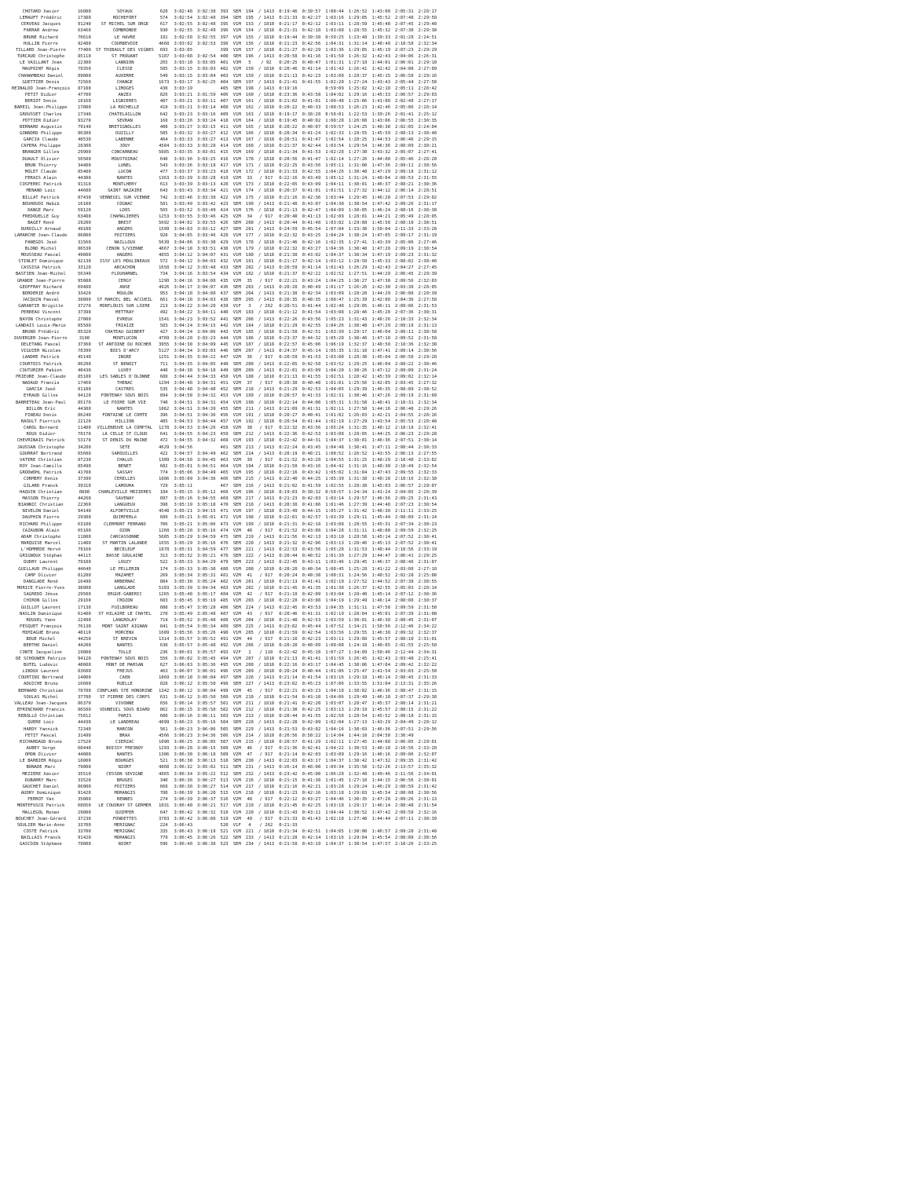| CHOTARD Xavier | 16800 | SOYAUX | 620 | 3:02:48 | 3:02:38 | 393 | SEM | 194 | / 1413 | 0:19:46 | 0:39:57 | 1:00:44 | 1:26:52 | 1:43:08 | 2:05:31 | 2:28:17 |
| LEMAUFT Frédéric | 17300 | ROCHEFORT | 574 | 3:02:54 | 3:02:48 | 394 | SEM | 195 | / 1413 | 0:21:33 | 0:42:27 | 1:03:16 | 1:29:05 | 1:45:52 | 2:07:40 | 2:29:58 |
| CERVEAU Jacques | 91240 | ST MICHEL SUR ORGE | 617 | 3:02:55 | 3:02:48 | 395 | V1M | 153 | / 1810 | 0:21:17 | 0:42:12 | 1:03:11 | 1:28:59 | 1:45:40 | 2:07:45 | 2:29:40 |
| FARRAR Andrew | 63460 | COMBRONDE | 930 | 3:02:55 | 3:02:49 | 396 | V1M | 154 | / 1810 | 0:21:31 | 0:42:18 | 1:03:08 | 1:28:55 | 1:45:32 | 2:07:30 | 2:29:30 |
| BRUNE Richard | 76610 | LE HAVRE | 191 | 3:02:58 | 3:02:55 | 397 | V1M | 155 | / 1810 | 0:19:44 | 0:39:38 | 0:59:25 | 1:23:48 | 1:39:33 | 2:01:28 | 2:24:51 |
| HULLIN Pierre | 92400 | COURBEVOIE | 4668 | 3:03:02 | 3:02:53 | 398 | V1M | 156 | / 1810 | 0:21:23 | 0:42:56 | 1:04:31 | 1:31:14 | 1:48:48 | 2:10:58 | 2:32:34 |
| TILLARD Jean-Pierre | 77400 | ST THIBAULT DES VIGNES | 693 | 3:03:05 | | 399 | V1M | 157 | / 1810 | 0:21:27 | 0:42:29 | 1:03:36 | 1:29:05 | 1:45:19 | 2:07:23 | 2:29:29 |
| TURCAUD Christophe | 85110 | ST PROUANT | 5187 | 3:03:08 | 3:02:54 | 400 | SEM | 196 | / 1413 | 0:20:58 | 0:41:16 | 1:01:50 | 1:26:32 | 1:42:43 | 2:04:06 | 2:26:31 |
| LE VAILLANT Jean | 22300 | LANNION | 265 | 3:03:10 | 3:03:05 | 401 | V3M | 5 | / 92 | 0:20:25 | 0:40:47 | 1:01:31 | 1:27:18 | 1:44:01 | 2:06:01 | 2:29:10 |
| MAUPOINT Régis | 79350 | CLESSE | 585 | 3:03:15 | 3:03:03 | 402 | V1M | 158 | / 1810 | 0:20:46 | 0:41:14 | 1:01:43 | 1:26:41 | 1:42:42 | 2:04:00 | 2:27:09 |
| CHANAMBEAU Daniel | 89000 | AUXERRE | 549 | 3:03:15 | 3:03:04 | 403 | V1M | 159 | / 1810 | 0:21:13 | 0:42:23 | 1:03:08 | 1:28:37 | 1:45:15 | 2:06:58 | 2:29:16 |
| GUETTIER Denis | 72560 | CHANGE | 1673 | 3:03:17 | 3:02:25 | 404 | SEM | 197 | / 1413 | 0:21:41 | 0:41:55 | 1:02:20 | 1:27:24 | 1:43:43 | 2:05:44 | 2:27:50 |
| REINALDO Jean-François | 87100 | LIMOGES | 430 | 3:03:19 | | 405 | SEM | 198 | / 1413 | 0:19:16 | | 0:59:09 | 1:25:02 | 1:42:18 | 2:05:11 | 2:28:42 |
| PETIT Didier | 47700 | ANZEX | 826 | 3:03:21 | 3:01:59 | 406 | V1M | 160 | / 1810 | 0:23:36 | 0:43:50 | 1:04:02 | 1:29:16 | 1:45:33 | 2:06:57 | 2:29:03 |
| BERIOT Denis | 18160 | LIGNIERES | 407 | 3:03:21 | 3:03:11 | 407 | V1M | 161 | / 1810 | 0:21:02 | 0:41:01 | 1:00:48 | 1:25:06 | 1:41:08 | 2:02:48 | 2:27:17 |
| BAREIL Jean-Philippe | 17000 | LA ROCHELLE | 418 | 3:03:21 | 3:03:14 | 408 | V1M | 162 | / 1810 | 0:20:22 | 0:40:33 | 1:00:53 | 1:26:23 | 1:42:46 | 2:05:06 | 2:28:14 |
| GROUSSET Charles | 17340 | CHATELAILLON | 642 | 3:03:23 | 3:03:16 | 409 | V1M | 163 | / 1810 | 0:19:17 | 0:38:28 | 0:58:01 | 1:22:53 | 1:39:26 | 2:01:41 | 2:25:12 |
| POTTIER Didier | 93270 | SEVRAN | 168 | 3:03:26 | 3:03:24 | 410 | V1M | 164 | / 1810 | 0:19:45 | 0:40:02 | 1:00:28 | 1:26:08 | 1:43:06 | 2:06:55 | 2:30:35 |
| BERNARD Augustin | 79140 | BRETIGNOLLES | 400 | 3:03:27 | 3:03:15 | 411 | V1M | 165 | / 1810 | 0:20:22 | 0:40:07 | 0:59:57 | 1:24:25 | 1:40:30 | 2:02:05 | 2:24:04 |
| GONNORD Philippe | 86380 | OUZILLY | 505 | 3:03:32 | 3:03:27 | 412 | V1M | 166 | / 1810 | 0:20:34 | 0:41:24 | 1:02:33 | 1:28:55 | 1:45:59 | 2:08:13 | 2:30:40 |
| GARCIA Claude | 40530 | LABENNE | 464 | 3:03:33 | 3:03:27 | 413 | V1M | 167 | / 1810 | 0:20:51 | 0:41:47 | 1:02:54 | 1:28:25 | 1:44:53 | 2:06:46 | 2:29:15 |
| CAPERA Philippe | 28300 | JOUY | 4504 | 3:03:33 | 3:03:28 | 414 | V1M | 168 | / 1810 | 0:21:37 | 0:42:44 | 1:03:54 | 1:29:54 | 1:46:36 | 2:08:09 | 2:30:21 |
| BRANGER Gilles | 29900 | CONCARNEAU | 5085 | 3:03:35 | 3:03:01 | 415 | V1M | 169 | / 1810 | 0:21:34 | 0:41:53 | 1:02:28 | 1:27:30 | 1:43:32 | 2:05:07 | 2:27:41 |
| DUAULT Olivier | 56500 | MOUSTOIRAC | 640 | 3:03:36 | 3:03:25 | 416 | V1M | 170 | / 1810 | 0:20:56 | 0:41:47 | 1:02:14 | 1:27:26 | 1:44:00 | 2:05:46 | 2:28:20 |
| BRUN Thierry | 34400 | LUNEL | 543 | 3:03:36 | 3:03:18 | 417 | V1M | 171 | / 1810 | 0:22:25 | 0:43:56 | 1:05:11 | 1:31:00 | 1:47:36 | 2:09:11 | 2:30:56 |
| MOLET Claude | 85400 | LUCON | 477 | 3:03:37 | 3:03:23 | 418 | V1M | 172 | / 1810 | 0:21:33 | 0:42:55 | 1:04:26 | 1:30:40 | 1:47:29 | 2:09:18 | 2:31:12 |
| PERAIS Alain | 44300 | NANTES | 1363 | 3:03:39 | 3:03:28 | 419 | V2M | 33 | / 917 | 0:22:16 | 0:43:49 | 1:05:12 | 1:31:24 | 1:48:04 | 2:09:53 | 2:31:55 |
| COSPEREC Patrick | 91310 | MONTLHERY | 613 | 3:03:39 | 3:03:13 | 420 | V1M | 173 | / 1810 | 0:22:05 | 0:43:09 | 1:04:11 | 1:30:01 | 1:46:37 | 2:08:21 | 2:30:36 |
| MENAND Loic | 44600 | SAINT NAZAIRE | 643 | 3:03:43 | 3:03:34 | 421 | V1M | 174 | / 1810 | 0:20:37 | 0:41:01 | 1:01:51 | 1:27:32 | 1:44:12 | 2:06:14 | 2:28:51 |
| BILLAT Patrick | 87430 | VERNEUIL SUR VIENNE | 742 | 3:03:46 | 3:03:39 | 422 | V1M | 175 | / 1810 | 0:21:16 | 0:42:36 | 1:03:44 | 1:29:45 | 1:46:20 | 2:07:53 | 2:29:02 |
| BOUHOUDI Habib | 16100 | COGNAC | 581 | 3:03:49 | 3:03:42 | 423 | SEM | 199 | / 1413 | 0:21:48 | 0:43:07 | 1:04:30 | 1:30:54 | 1:47:42 | 2:09:26 | 2:31:17 |
| DANGE Marc | 59120 | LOOS | 565 | 3:03:52 | 3:03:49 | 424 | V1M | 176 | / 1810 | 0:21:13 | 0:42:47 | 1:04:09 | 1:30:05 | 1:46:24 | 2:08:16 | 2:30:30 |
| FREDOUELLE Guy | 63400 | CHAMALIERES | 1253 | 3:03:55 | 3:03:46 | 425 | V2M | 34 | / 917 | 0:20:40 | 0:41:13 | 1:02:09 | 1:28:01 | 1:44:21 | 2:05:49 | 2:28:05 |
| BAGET René | 29200 | BREST | 5692 | 3:04:02 | 3:03:55 | 426 | SEM | 200 | / 1413 | 0:20:44 | 0:41:48 | 1:03:02 | 1:29:08 | 1:45:58 | 2:08:10 | 2:30:51 |
| DUROILLY Arnaud | 49100 | ANGERS | 1599 | 3:04:03 | 3:03:12 | 427 | SEM | 201 | / 1413 | 0:24:59 | 0:45:54 | 1:07:04 | 1:33:30 | 1:50:04 | 2:11:33 | 2:33:20 |
| LAMARCHE Jean-Claude | 86000 | POITIERS | 920 | 3:04:05 | 3:03:46 | 428 | V1M | 177 | / 1810 | 0:22:32 | 0:43:25 | 1:04:24 | 1:30:24 | 1:47:05 | 2:09:17 | 2:31:19 |
| PANEGOS José | 31560 | NAILLOUX | 5639 | 3:04:06 | 3:03:30 | 429 | V1M | 178 | / 1810 | 0:21:46 | 0:42:16 | 1:02:35 | 1:27:41 | 1:43:39 | 2:05:06 | 2:27:46 |
| BLOND Michel | 86530 | CENON S/VIENNE | 4667 | 3:04:10 | 3:03:51 | 430 | V1M | 179 | / 1810 | 0:22:32 | 0:43:27 | 1:04:36 | 1:30:40 | 1:47:28 | 2:09:19 | 2:30:54 |
| MOUSSEAU Pascal | 49000 | ANGERS | 4855 | 3:04:12 | 3:04:07 | 431 | V1M | 180 | / 1810 | 0:21:38 | 0:43:02 | 1:04:37 | 1:30:34 | 1:47:19 | 2:09:23 | 2:31:32 |
| STINLET Dominique | 92130 | ISSY LES MOULINEAUX | 572 | 3:04:12 | 3:04:03 | 432 | V1M | 181 | / 1810 | 0:21:17 | 0:42:14 | 1:03:12 | 1:28:58 | 1:45:33 | 2:08:02 | 2:30:40 |
| CASSISA Patrick | 33120 | ARCACHON | 1658 | 3:04:12 | 3:03:48 | 433 | SEM | 202 | / 1413 | 0:20:59 | 0:41:14 | 1:01:43 | 1:26:29 | 1:42:43 | 2:04:27 | 2:27:45 |
| BASTIEN Jean-Michel | 56340 | PLOUHARNEL | 734 | 3:04:16 | 3:03:54 | 434 | V1M | 182 | / 1810 | 0:21:37 | 0:42:22 | 1:02:52 | 1:27:51 | 1:44:29 | 2:06:45 | 2:29:39 |
| GRANDE Jean-Pierre | 95000 | CERGY | 1298 | 3:04:16 | 3:04:08 | 435 | V2M | 35 | / 917 | 0:22:21 | 0:43:24 | 1:04:25 | 1:30:27 | 1:47:30 | 2:09:56 | 2:32:03 |
| GEOFFRAY Richard | 69480 | ANSE | 4926 | 3:04:17 | 3:04:07 | 436 | SEM | 203 | / 1413 | 0:20:28 | 0:40:49 | 1:01:17 | 1:26:26 | 1:42:30 | 2:03:38 | 2:28:05 |
| BORDERIE André | 33420 | MOULON | 953 | 3:04:18 | 3:04:08 | 437 | SEM | 204 | / 1413 | 0:21:38 | 0:42:34 | 1:03:09 | 1:28:20 | 1:44:29 | 2:06:08 | 2:28:39 |
| JACQUIN Pascal | 38080 | ST MARCEL BEL ACCUEIL | 661 | 3:04:18 | 3:04:03 | 438 | SEM | 205 | / 1413 | 0:20:35 | 0:40:35 | 1:00:47 | 1:25:39 | 1:42:08 | 2:04:36 | 2:27:58 |
| GARANTIE Brigitte | 37270 | MONTLOUIS SUR LOIRE | 213 | 3:04:22 | 3:04:20 | 439 | V1F | 3 | / 262 | 0:20:51 | 0:41:44 | 1:02:48 | 1:29:05 | 1:46:11 | 2:09:06 | 2:31:53 |
| PERREAU Vincent | 37390 | METTRAY | 492 | 3:04:22 | 3:04:11 | 440 | V1M | 183 | / 1810 | 0:21:12 | 0:41:54 | 1:03:08 | 1:28:46 | 1:45:20 | 2:07:36 | 2:30:31 |
| BAYON Christophe | 27000 | EVREUX | 1541 | 3:04:23 | 3:03:52 | 441 | SEM | 206 | / 1413 | 0:22:26 | 0:43:56 | 1:05:23 | 1:31:43 | 1:48:26 | 2:10:33 | 2:32:34 |
| LANDAIS Louis-Marie | 85580 | TRIAIZE | 583 | 3:04:24 | 3:04:15 | 442 | V1M | 184 | / 1810 | 0:21:29 | 0:42:55 | 1:04:26 | 1:30:40 | 1:47:29 | 2:09:18 | 2:31:13 |
| BRUNO Frédéric | 85320 | CHATEAU GUIBERT | 427 | 3:04:24 | 3:04:06 | 443 | V1M | 185 | / 1810 | 0:21:58 | 0:42:51 | 1:03:39 | 1:29:17 | 1:46:04 | 2:08:11 | 2:30:50 |
| DUVERGER Jean-Pierre | 3100 | MONTLUCON | 4789 | 3:04:28 | 3:03:23 | 444 | V1M | 186 | / 1810 | 0:23:37 | 0:44:32 | 1:05:20 | 1:30:46 | 1:47:18 | 2:09:52 | 2:31:50 |
| DELETANG Pascal | 37360 | ST ANTOINE DU ROCHER | 3955 | 3:04:30 | 3:04:09 | 445 | V1M | 187 | / 1810 | 0:22:57 | 0:45:06 | 1:06:19 | 1:32:37 | 1:48:58 | 2:10:36 | 2:32:30 |
| VIGUIER Nicolas | 78390 | BOIS D'ARCY | 5127 | 3:04:34 | 3:03:03 | 446 | SEM | 207 | / 1413 | 0:24:37 | 0:45:14 | 1:05:35 | 1:31:10 | 1:47:41 | 2:09:14 | 2:30:56 |
| LANDRE Patrick | 45140 | INGRE | 1251 | 3:04:35 | 3:04:22 | 447 | V2M | 36 | / 917 | 0:20:59 | 0:41:53 | 1:03:00 | 1:28:30 | 1:45:04 | 2:06:58 | 2:29:28 |
| COURTOIS Patrick | 86280 | ST BENOIT | 711 | 3:04:35 | 3:04:05 | 448 | SEM | 208 | / 1413 | 0:22:05 | 0:42:58 | 1:03:52 | 1:29:25 | 1:46:04 | 2:08:22 | 2:30:46 |
| COUTURIER Fabien | 40430 | LUXEY | 440 | 3:04:38 | 3:04:10 | 449 | SEM | 209 | / 1413 | 0:22:01 | 0:43:09 | 1:04:20 | 1:30:26 | 1:47:12 | 2:09:09 | 2:31:24 |
| PRIEURE Jean-Claude | 85100 | LES SABLES D'OLONNE | 688 | 3:04:44 | 3:04:33 | 450 | V1M | 188 | / 1810 | 0:21:13 | 0:41:55 | 1:02:51 | 1:28:42 | 1:45:39 | 2:09:02 | 2:32:14 |
| NADAUD Francis | 17460 | THENAC | 1294 | 3:04:48 | 3:04:31 | 451 | V2M | 37 | / 917 | 0:20:38 | 0:40:40 | 1:01:01 | 1:25:56 | 1:42:05 | 2:03:45 | 2:27:32 |
| GARCIA José | 81100 | CASTRES | 535 | 3:04:48 | 3:04:40 | 452 | SEM | 210 | / 1413 | 0:21:29 | 0:42:53 | 1:04:05 | 1:29:39 | 1:46:35 | 2:08:09 | 2:30:52 |
| EYRAUD Gilles | 94120 | FONTENAY SOUS BOIS | 894 | 3:04:50 | 3:04:32 | 453 | V1M | 189 | / 1810 | 0:20:57 | 0:41:33 | 1:02:31 | 1:30:46 | 1:47:26 | 2:09:19 | 2:31:09 |
| BARRETEAU Jean-Paul | 85170 | LE POIRE SUR VIE | 740 | 3:04:51 | 3:04:31 | 454 | V1M | 190 | / 1810 | 0:22:14 | 0:44:00 | 1:05:31 | 1:31:50 | 1:48:41 | 2:10:31 | 2:32:34 |
| BILLON Eric | 44300 | NANTES | 1062 | 3:04:51 | 3:04:39 | 455 | SEM | 211 | / 1413 | 0:21:09 | 0:41:31 | 1:02:11 | 1:27:50 | 1:44:16 | 2:06:40 | 2:29:26 |
| PINEAU Denis | 86240 | FONTAINE LE COMTE | 396 | 3:04:51 | 3:04:36 | 456 | V1M | 191 | / 1810 | 0:20:27 | 0:40:41 | 1:01:02 | 1:26:03 | 1:42:21 | 2:04:55 | 2:28:16 |
| RAOULT Pierrick | 22120 | HILLION | 405 | 3:04:53 | 3:04:44 | 457 | V1M | 192 | / 1810 | 0:20:54 | 0:41:44 | 1:02:19 | 1:27:29 | 1:43:54 | 2:05:53 | 2:28:40 |
| CAROL Bernard | 11400 | VILLENEUVE LA COMPTAL | 1278 | 3:04:53 | 3:04:26 | 458 | V2M | 38 | / 917 | 0:22:32 | 0:43:56 | 1:05:24 | 1:31:35 | 1:48:12 | 2:10:18 | 2:32:41 |
| ROUX Didier | 78170 | LA CELLE ST CLOUD | 641 | 3:04:55 | 3:04:23 | 459 | SEM | 212 | / 1413 | 0:22:36 | 0:42:53 | 1:03:08 | 1:28:05 | 1:44:25 | 2:06:23 | 2:29:20 |
| CHEVRINAIS Patrick | 53170 | ST DENIS DU MAINE | 472 | 3:04:55 | 3:04:32 | 460 | V1M | 193 | / 1810 | 0:22:42 | 0:44:31 | 1:04:37 | 1:30:01 | 1:46:36 | 2:07:51 | 2:30:14 |
| JAUSSAN Christophe | 34200 | SETE | 4629 | 3:04:56 | | 461 | SEM | 213 | / 1413 | 0:22:24 | 0:43:45 | 1:04:48 | 1:30:41 | 1:47:11 | 2:08:44 | 2:30:33 |
| GOURRAT Bertrand | 65600 | SAROUILLES | 422 | 3:04:57 | 3:04:49 | 462 | SEM | 214 | / 1413 | 0:20:19 | 0:40:21 | 1:00:52 | 1:26:52 | 1:43:55 | 2:06:13 | 2:27:55 |
| VATERE Christian | 87230 | CHALUS | 1309 | 3:04:58 | 3:04:45 | 463 | V2M | 39 | / 917 | 0:21:52 | 0:43:28 | 1:04:55 | 1:31:25 | 1:48:29 | 2:10:40 | 2:33:02 |
| ROY Jean-Camille | 85490 | BENET | 602 | 3:05:01 | 3:04:51 | 464 | V1M | 194 | / 1810 | 0:21:58 | 0:43:16 | 1:04:42 | 1:31:16 | 1:48:30 | 2:10:49 | 2:32:54 |
| GRODWOHL Patrick | 41700 | SASSAY | 774 | 3:05:06 | 3:04:49 | 465 | V1M | 195 | / 1810 | 0:22:16 | 0:43:42 | 1:05:02 | 1:31:04 | 1:47:43 | 2:09:55 | 2:32:33 |
| CORMERY Denis | 37390 | CERELLES | 1086 | 3:05:09 | 3:04:36 | 466 | SEM | 215 | / 1413 | 0:22:40 | 0:44:25 | 1:05:39 | 1:31:38 | 1:48:10 | 2:10:16 | 2:32:30 |
| GILARD Franck | 39310 | LAMOURA | 729 | 3:05:11 | | 467 | SEM | 216 | / 1413 | 0:21:02 | 0:41:59 | 1:02:55 | 1:28:38 | 1:45:03 | 2:06:57 | 2:29:07 |
| HAQUIN Christian | 8000 | CHARLEVILLE MEZIERES | 184 | 3:05:15 | 3:05:12 | 468 | V1M | 196 | / 1810 | 0:19:03 | 0:38:32 | 0:58:57 | 1:24:34 | 1:41:24 | 2:04:05 | 2:28:39 |
| MASSON Thierry | 44260 | SAVENAY | 897 | 3:05:16 | 3:04:55 | 469 | SEM | 217 | / 1413 | 0:21:23 | 0:42:03 | 1:03:14 | 1:29:57 | 1:46:56 | 2:09:25 | 2:31:43 |
| BIANNIC Christian | 22360 | LANGUEUX | 398 | 3:05:19 | 3:05:10 | 470 | SEM | 218 | / 1413 | 0:20:38 | 0:41:06 | 1:01:46 | 1:27:39 | 1:44:48 | 2:07:23 | 2:30:54 |
| NIVELON Daniel | 94140 | ALFORTVILLE | 4540 | 3:05:21 | 3:04:15 | 471 | V1M | 197 | / 1810 | 0:23:49 | 0:44:15 | 1:05:27 | 1:31:42 | 1:48:38 | 2:11:11 | 2:33:25 |
| DAUPHIN Pierre | 29300 | QUIMPERLé | 689 | 3:05:21 | 3:05:01 | 472 | V1M | 198 | / 1810 | 0:22:01 | 0:42:57 | 1:03:39 | 1:29:11 | 1:45:44 | 2:08:09 | 2:31:14 |
| RICHARD Philippe | 63100 | CLERMONT FERRAND | 706 | 3:05:21 | 3:05:06 | 473 | V1M | 199 | / 1810 | 0:21:31 | 0:42:18 | 1:03:08 | 1:28:55 | 1:45:31 | 2:07:34 | 2:30:23 |
| CAZAUBON Alain | 65100 | OZON | 1268 | 3:05:28 | 3:05:16 | 474 | V2M | 40 | / 917 | 0:21:52 | 0:43:08 | 1:04:28 | 1:31:11 | 1:48:00 | 2:09:59 | 2:32:25 |
| ADAM Christophe | 11000 | CARCASSONNE | 5605 | 3:05:29 | 3:04:59 | 475 | SEM | 219 | / 1413 | 0:21:56 | 0:42:13 | 1:03:10 | 1:28:50 | 1:45:14 | 2:07:52 | 2:30:41 |
| MARQUISE Marcel | 11400 | ST MARTIN LALANDE | 1655 | 3:05:29 | 3:05:16 | 476 | SEM | 220 | / 1413 | 0:21:32 | 0:42:06 | 1:03:13 | 1:28:46 | 1:45:13 | 2:07:52 | 2:30:41 |
| L'HOMMEDE Hervé | 79160 | BECELEUF | 1878 | 3:05:31 | 3:04:59 | 477 | SEM | 221 | / 1413 | 0:22:53 | 0:43:56 | 1:05:28 | 1:31:53 | 1:48:44 | 2:10:56 | 2:33:19 |
| GRIGNOUX Stéphan | 44115 | BASSE GOULAINE | 313 | 3:05:32 | 3:05:21 | 478 | SEM | 222 | / 1413 | 0:20:44 | 0:40:52 | 1:01:39 | 1:27:29 | 1:44:47 | 2:06:41 | 2:29:25 |
| OUDRY Laurent | 79100 | LOUZY | 522 | 3:05:33 | 3:04:29 | 479 | SEM | 223 | / 1413 | 0:22:45 | 0:43:11 | 1:03:46 | 1:29:45 | 1:46:37 | 2:08:46 | 2:31:07 |
| GUILLAUD Philippe | 44640 | LE PELLERIN | 174 | 3:05:33 | 3:05:30 | 480 | V1M | 200 | / 1810 | 0:20:20 | 0:40:34 | 1:00:45 | 1:25:28 | 1:41:22 | 2:03:08 | 2:27:18 |
| CAMP Olivier | 81200 | MAZAMET | 269 | 3:05:34 | 3:05:31 | 481 | V2M | 41 | / 917 | 0:20:24 | 0:40:30 | 1:00:31 | 1:24:56 | 1:40:52 | 2:02:20 | 2:25:00 |
| DANGLADE René | 16490 | AMBERNAC | 804 | 3:05:38 | 3:05:24 | 482 | V1M | 201 | / 1810 | 0:21:13 | 0:41:41 | 1:02:19 | 1:27:52 | 1:44:52 | 2:07:38 | 2:30:55 |
| MORICE Pierre-Yves | 30980 | LANGLADE | 5103 | 3:05:39 | 3:04:34 | 483 | V1M | 202 | / 1810 | 0:21:45 | 0:41:35 | 1:01:38 | 1:26:37 | 1:42:55 | 2:05:03 | 2:28:14 |
| SAGREDO Jésus | 29500 | ERGUE-GABERIC | 1265 | 3:05:40 | 3:05:17 | 484 | V2M | 42 | / 917 | 0:21:18 | 0:42:09 | 1:03:04 | 1:28:40 | 1:45:14 | 2:07:12 | 2:30:36 |
| CHIRON Gilles | 29160 | CROZON | 603 | 3:05:45 | 3:05:19 | 485 | V1M | 203 | / 1810 | 0:22:28 | 0:43:08 | 1:04:19 | 1:29:49 | 1:46:14 | 2:08:08 | 2:30:37 |
| GUILLOT Laurent | 17138 | PUILBOREAU | 880 | 3:05:47 | 3:05:28 | 486 | SEM | 224 | / 1413 | 0:22:45 | 0:43:53 | 1:04:35 | 1:31:11 | 1:47:58 | 2:09:59 | 2:31:50 |
| NASLIN Dominique | 61400 | ST HILAIRE LE CHATEL | 270 | 3:05:49 | 3:05:48 | 487 | V2M | 43 | / 917 | 0:20:46 | 0:41:31 | 1:02:19 | 1:28:04 | 1:45:01 | 2:07:39 | 2:31:00 |
| ROUXEL Yann | 22490 | LANGROLAY | 714 | 3:05:52 | 3:05:48 | 488 | V1M | 204 | / 1810 | 0:21:40 | 0:42:53 | 1:03:59 | 1:30:01 | 1:46:38 | 2:08:45 | 2:31:07 |
| PESQUET François | 76130 | MONT SAINT AIGNAN | 841 | 3:05:54 | 3:05:34 | 489 | SEM | 225 | / 1413 | 0:23:02 | 0:45:44 | 1:07:52 | 1:34:21 | 1:50:56 | 2:12:46 | 2:34:22 |
| MIMIAGUE Bruno | 40110 | MORCENX | 1609 | 3:05:56 | 3:05:26 | 490 | V1M | 205 | / 1810 | 0:21:59 | 0:42:54 | 1:03:56 | 1:29:55 | 1:46:38 | 2:09:32 | 2:32:37 |
| BOUE Michel | 44250 | ST BREVIN | 1314 | 3:05:57 | 3:05:52 | 491 | V2M | 44 | / 917 | 0:21:10 | 0:42:23 | 1:03:11 | 1:29:08 | 1:45:57 | 2:08:10 | 2:31:01 |
| BERTHO Daniel | 44200 | NANTES | 630 | 3:05:57 | 3:05:48 | 492 | V1M | 206 | / 1810 | 0:20:20 | 0:40:09 | 1:00:00 | 1:24:10 | 1:40:05 | 2:01:55 | 2:25:58 |
| CONTE Jacqueline | 19000 | TULLE | 236 | 3:06:01 | 3:05:57 | 493 | V2F | 1 | / 110 | 0:22:42 | 0:45:10 | 1:07:27 | 1:34:09 | 1:50:46 | 2:12:44 | 2:34:31 |
| DE SCHOUWER Patrice | 94120 | FONTENAY SOUS BOIS | 556 | 3:06:02 | 3:05:45 | 494 | V1M | 207 | / 1810 | 0:21:13 | 0:41:41 | 1:01:59 | 1:26:45 | 1:42:43 | 2:03:40 | 2:25:41 |
| BUTEL Ludovic | 40000 | MONT DE MARSAN | 627 | 3:06:03 | 3:05:36 | 495 | V1M | 208 | / 1810 | 0:22:16 | 0:43:17 | 1:04:45 | 1:30:06 | 1:47:04 | 2:09:42 | 2:32:22 |
| LIBOUX Laurent | 83600 | FREJUS | 463 | 3:06:07 | 3:06:01 | 496 | V1M | 209 | / 1810 | 0:20:24 | 0:40:44 | 1:01:06 | 1:25:47 | 1:41:54 | 2:03:03 | 2:25:50 |
| COURTINI Bertrand | 14000 | CAEN | 1069 | 3:06:10 | 3:06:04 | 497 | SEM | 226 | / 1413 | 0:21:14 | 0:41:54 | 1:03:16 | 1:29:18 | 1:46:14 | 2:08:45 | 2:31:33 |
| ADUICHE Bruno | 16600 | RUELLE | 828 | 3:06:12 | 3:05:50 | 498 | SEM | 227 | / 1413 | 0:23:02 | 0:45:23 | 1:07:06 | 1:33:55 | 1:51:04 | 2:13:31 | 2:35:26 |
| BERNARD Christian | 78780 | CONFLANS STE HONORINE | 1342 | 3:06:12 | 3:06:04 | 499 | V2M | 45 | / 917 | 0:22:21 | 0:43:23 | 1:04:18 | 1:30:02 | 1:46:36 | 2:08:47 | 2:31:15 |
| SOULAS Michel | 37780 | ST PIERRE DES CORPS | 631 | 3:06:12 | 3:05:50 | 500 | V1M | 210 | / 1810 | 0:21:54 | 0:43:10 | 1:04:06 | 1:29:49 | 1:46:10 | 2:07:37 | 2:29:38 |
| VALLEAU Jean-Jacques | 86370 | VIVONNE | 656 | 3:06:14 | 3:05:57 | 501 | V1M | 211 | / 1810 | 0:21:41 | 0:42:20 | 1:03:07 | 1:28:47 | 1:45:37 | 2:08:14 | 2:31:21 |
| EPRINCHARD Francis | 86580 | VOUNEUIL SOUS BIARD | 862 | 3:06:15 | 3:05:58 | 502 | V1M | 212 | / 1810 | 0:21:30 | 0:42:25 | 1:03:13 | 1:29:19 | 1:45:57 | 2:08:15 | 2:31:22 |
| REBOLLO Christian | 75012 | PARIS | 600 | 3:06:16 | 3:06:11 | 503 | V1M | 213 | / 1810 | 0:20:44 | 0:41:55 | 1:02:58 | 1:28:54 | 1:45:52 | 2:08:18 | 2:31:15 |
| QUERE Loïc | 44430 | LE LANDREAU | 4899 | 3:06:23 | 3:05:16 | 504 | SEM | 228 | / 1413 | 0:22:20 | 0:42:09 | 1:02:04 | 1:27:13 | 1:43:29 | 2:04:49 | 2:28:12 |
| HARDY Yannick | 72340 | MARCON | 561 | 3:06:23 | 3:06:06 | 505 | SEM | 229 | / 1413 | 0:21:53 | 0:43:02 | 1:04:16 | 1:30:03 | 1:46:36 | 2:07:51 | 2:29:56 |
| PETIT Pascal | 31490 | BRAX | 4566 | 3:06:23 | 3:04:36 | 506 | V1M | 214 | / 1810 | 0:26:56 | 0:50:22 | 1:14:04 | 1:44:10 | 2:04:50 | 2:36:49 | |
| RICHARDAUD Bruno | 17520 | CIERZAC | 1098 | 3:06:25 | 3:06:05 | 507 | V1M | 215 | / 1810 | 0:20:57 | 0:41:29 | 1:02:11 | 1:27:45 | 1:44:08 | 2:06:05 | 2:29:01 |
| AUBEY Serge | 60440 | BOISSY FRESNOY | 1293 | 3:06:28 | 3:06:15 | 508 | V2M | 46 | / 917 | 0:21:36 | 0:42:41 | 1:04:22 | 1:30:53 | 1:48:18 | 2:10:56 | 2:33:28 |
| OMON Olivier | 44000 | NANTES | 1306 | 3:06:30 | 3:06:18 | 509 | V2M | 47 | / 917 | 0:21:14 | 0:42:03 | 1:03:09 | 1:29:16 | 1:46:16 | 2:09:06 | 2:32:07 |
| LE BARBIER Régis | 18000 | BOURGES | 521 | 3:06:30 | 3:06:13 | 510 | SEM | 230 | / 1413 | 0:22:03 | 0:43:17 | 1:04:37 | 1:30:42 | 1:47:32 | 2:09:35 | 2:31:42 |
| BONADE Marc | 79000 | NIORT | 4860 | 3:06:32 | 3:05:02 | 511 | SEM | 231 | / 1413 | 0:26:14 | 0:48:00 | 1:09:34 | 1:35:50 | 1:52:26 | 2:13:57 | 2:35:32 |
| MEZIERE Xavier | 35510 | CESSON SEVIGNE | 4865 | 3:06:34 | 3:05:22 | 512 | SEM | 232 | / 1413 | 0:23:42 | 0:45:00 | 1:06:28 | 1:32:48 | 1:49:46 | 2:11:56 | 2:34:01 |
| DUBARRY Marc | 33520 | BRUGES | 340 | 3:06:38 | 3:06:27 | 513 | V1M | 216 | / 1810 | 0:21:15 | 0:41:30 | 1:01:45 | 1:27:10 | 1:44:15 | 2:06:56 | 2:30:01 |
| GAUCHET Daniel | 86000 | POITIERS | 668 | 3:06:38 | 3:06:27 | 514 | V1M | 217 | / 1810 | 0:21:16 | 0:42:21 | 1:03:28 | 1:29:24 | 1:46:29 | 2:08:59 | 2:31:42 |
| AUDRY Dominique | 91420 | MORANGIS | 780 | 3:06:39 | 3:06:20 | 515 | V1M | 218 | / 1810 | 0:21:23 | 0:42:16 | 1:03:18 | 1:29:03 | 1:45:54 | 2:08:08 | 2:30:56 |
| PERROT Yan | 35000 | RENNES | 274 | 3:06:39 | 3:06:37 | 516 | V2M | 48 | / 917 | 0:22:12 | 0:43:27 | 1:04:46 | 1:30:35 | 1:47:28 | 2:09:26 | 2:31:13 |
| MONTEFUSCO Patrick | 60850 | LE COUDRAY ST GERMER | 1031 | 3:06:40 | 3:06:21 | 517 | V1M | 219 | / 1810 | 0:21:45 | 0:42:25 | 1:03:18 | 1:29:17 | 1:46:14 | 2:08:40 | 2:31:54 |
| MALLEGOL Ronan | 29000 | QUIMPER | 647 | 3:06:42 | 3:06:32 | 518 | V1M | 220 | / 1810 | 0:21:43 | 0:43:11 | 1:04:44 | 1:30:52 | 1:47:42 | 2:09:58 | 2:32:16 |
| BOUCHET Jean-Gérard | 37230 | FONDETTES | 3703 | 3:06:42 | 3:06:08 | 519 | V2M | 49 | / 917 | 0:21:33 | 0:41:43 | 1:02:18 | 1:27:40 | 1:44:44 | 2:07:11 | 2:30:39 |
| SOULIER Marie-Anne | 33700 | MERIGNAC | 224 | 3:06:43 | | 520 | V1F | 4 | / 262 | 0:21:33 | | | | | | |
| COSTE Patrick | 33700 | MERIGNAC | 335 | 3:06:43 | 3:06:18 | 521 | V1M | 221 | / 1810 | 0:21:34 | 0:42:51 | 1:04:05 | 1:30:00 | 1:46:57 | 2:09:20 | 2:31:40 |
| BAILLAIS Franck | 91420 | MORANGIS | 779 | 3:06:45 | 3:06:26 | 522 | SEM | 233 | / 1413 | 0:21:28 | 0:42:14 | 1:03:16 | 1:29:04 | 1:45:54 | 2:08:08 | 2:30:56 |
| GASCOIN Stéphane | 79000 | NIORT | 596 | 3:06:48 | 3:06:38 | 523 | SEM | 234 | / 1413 | 0:21:58 | 0:43:19 | 1:04:37 | 1:30:54 | 1:47:57 | 2:10:26 | 2:33:25 |